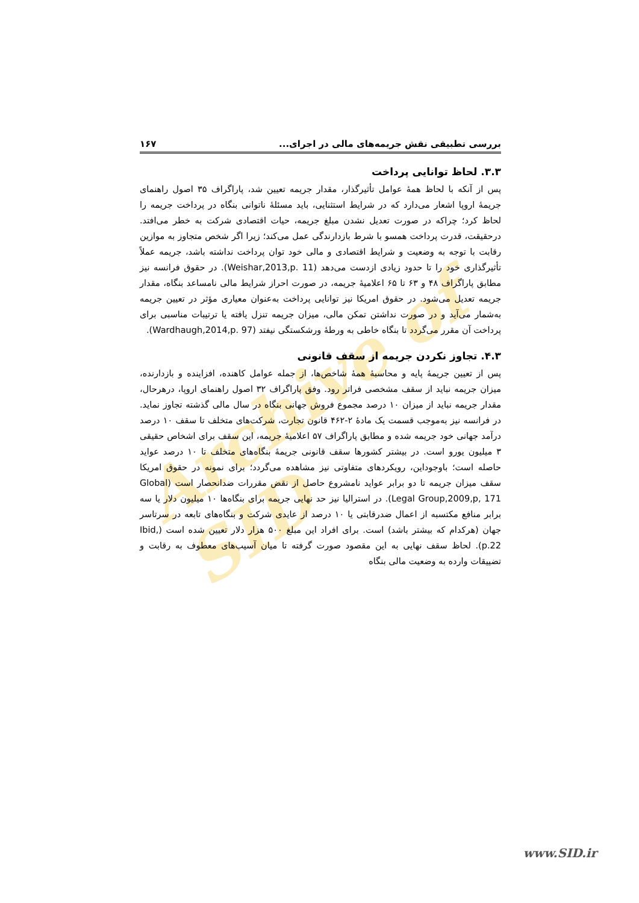Archive of SID
بررسی تطبیقی نقش جریمه‌های مالی در اجرای... ۱۶۷
۳.۳. لحاظ توانایی پرداخت
پس از آنکه با لحاظ همهٔ عوامل تأثیرگذار، مقدار جریمه تعیین شد، پاراگراف ۳۵ اصول راهنمای جریمهٔ اروپا اشعار می‌دارد که در شرایط استثنایی، باید مسئلهٔ ناتوانی بنگاه در پرداخت جریمه را لحاظ کرد؛ چراکه در صورت تعدیل نشدن مبلغ جریمه، حیات اقتصادی شرکت به خطر می‌افتد. درحقیقت، قدرت پرداخت همسو با شرط بازدارندگی عمل می‌کند؛ زیرا اگر شخص متجاوز به موازین رقابت با توجه به وضعیت و شرایط اقتصادی و مالی خود توان پرداخت نداشته باشد، جریمه عملاً تأثیرگذاری خود را تا حدود زیادی ازدست می‌دهد (Weishar,2013,p. 11). در حقوق فرانسه نیز مطابق پاراگراف ۴۸ و ۶۳ تا ۶۵ اعلامیهٔ جریمه، در صورت احراز شرایط مالی نامساعد بنگاه، مقدار جریمه تعدیل می‌شود. در حقوق امریکا نیز توانایی پرداخت به‌عنوان معیاری مؤثر در تعیین جریمه به‌شمار می‌آید و در صورت نداشتن تمکن مالی، میزان جریمه تنزل یافته یا ترتیبات مناسبی برای پرداخت آن مقرر می‌گردد تا بنگاه خاطی به ورطهٔ ورشکستگی نیفتد (Wardhaugh,2014,p. 97).
۴.۳. تجاوز نکردن جریمه از سقف قانونی
پس از تعیین جریمهٔ پایه و محاسبهٔ همهٔ شاخص‌ها، از جمله عوامل کاهنده، افزاینده و بازدارنده، میزان جریمه نباید از سقف مشخصی فراتر رود. وفق پاراگراف ۳۲ اصول راهنمای اروپا، درهرحال، مقدار جریمه نباید از میزان ۱۰ درصد مجموع فروش جهانی بنگاه در سال مالی گذشته تجاوز نماید. در فرانسه نیز به‌موجب قسمت یک مادهٔ ۲-۴۶۲ قانون تجارت، شرکت‌های متخلف تا سقف ۱۰ درصد درآمد جهانی خود جریمه شده و مطابق پاراگراف ۵۷ اعلامیهٔ جریمه، این سقف برای اشخاص حقیقی ۳ میلیون یورو است. در بیشتر کشورها سقف قانونی جریمهٔ بنگاه‌های متخلف تا ۱۰ درصد عواید حاصله است؛ باوجوداین، رویکردهای متفاوتی نیز مشاهده می‌گردد؛ برای نمونه در حقوق امریکا سقف میزان جریمه تا دو برابر عواید نامشروع حاصل از نقض مقررات ضدانحصار است (Global Legal Group,2009,p, 171). در استرالیا نیز حد نهایی جریمه برای بنگاه‌ها ۱۰ میلیون دلار یا سه برابر منافع مکتسبه از اعمال ضدرقابتی یا ۱۰ درصد از عایدی شرکت و بنگاه‌های تابعه در سرتاسر جهان (هرکدام که بیشتر باشد) است. برای افراد این مبلغ ۵۰۰ هزار دلار تعیین شده است (Ibid, p.22). لحاظ سقف نهایی به این مقصود صورت گرفته تا میان آسیب‌های معطوف به رقابت و تضییقات وارده به وضعیت مالی بنگاه
www.SID.ir